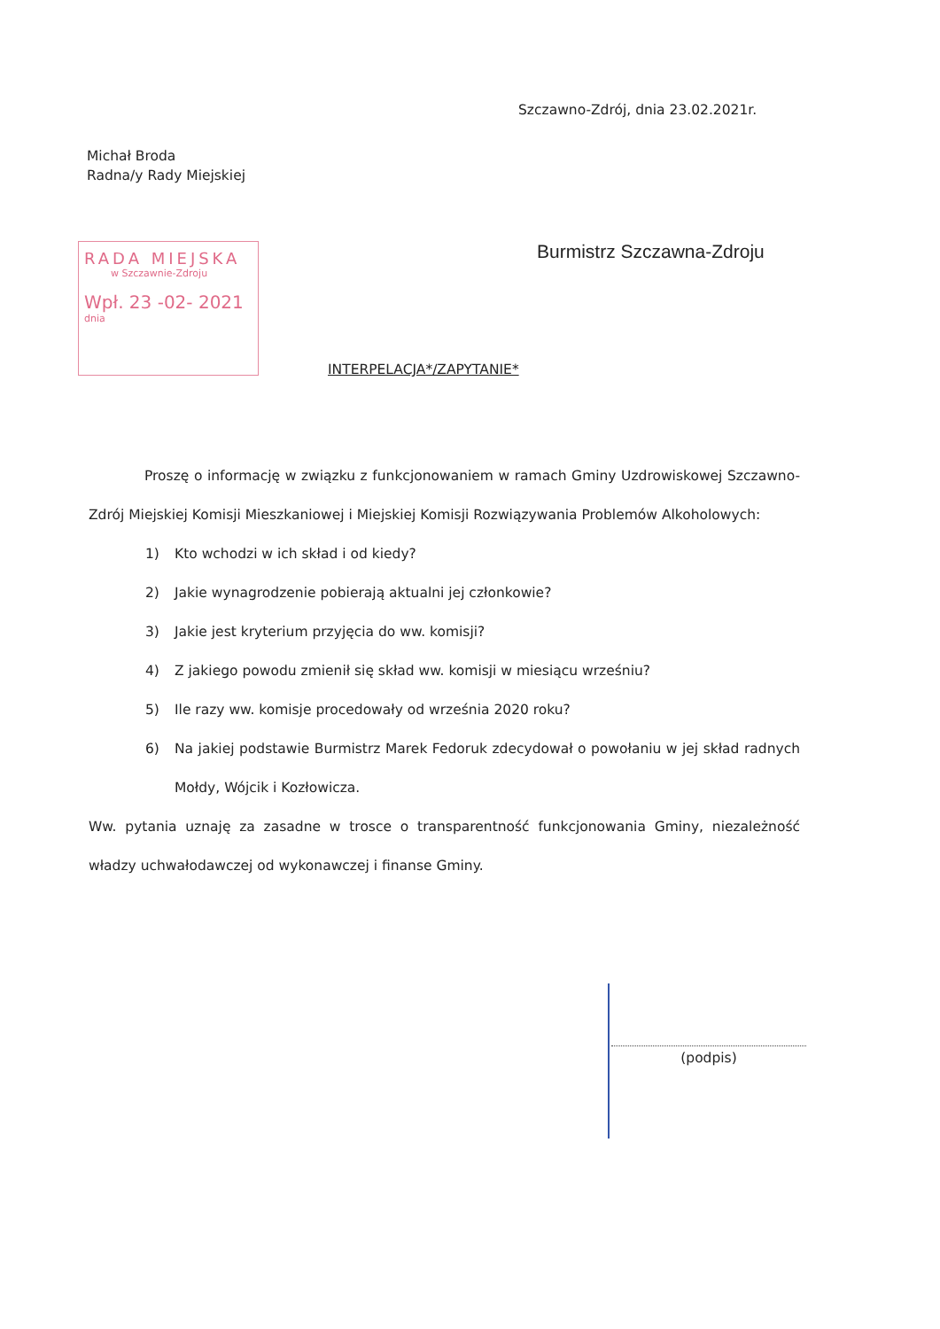Szczawno-Zdrój, dnia 23.02.2021r.
Michał Broda
Radna/y Rady Miejskiej
RADA MIEJSKA
w Szczawnie-Zdroju
Wpł. 23 -02- 2021
dnia
Burmistrz Szczawna-Zdroju
INTERPELACJA*/ZAPYTANIE*
Proszę o informację w związku z funkcjonowaniem w ramach Gminy Uzdrowiskowej Szczawno-Zdrój Miejskiej Komisji Mieszkaniowej i Miejskiej Komisji Rozwiązywania Problemów Alkoholowych:
1) Kto wchodzi w ich skład i od kiedy?
2) Jakie wynagrodzenie pobierają aktualni jej członkowie?
3) Jakie jest kryterium przyjęcia do ww. komisji?
4) Z jakiego powodu zmienił się skład ww. komisji w miesiącu wrześniu?
5) Ile razy ww. komisje procedowały od września 2020 roku?
6) Na jakiej podstawie Burmistrz Marek Fedoruk zdecydował o powołaniu w jej skład radnych Mołdy, Wójcik i Kozłowicza.
Ww. pytania uznaję za zasadne w trosce o transparentność funkcjonowania Gminy, niezależność władzy uchwałodawczej od wykonawczej i finanse Gminy.
(podpis)